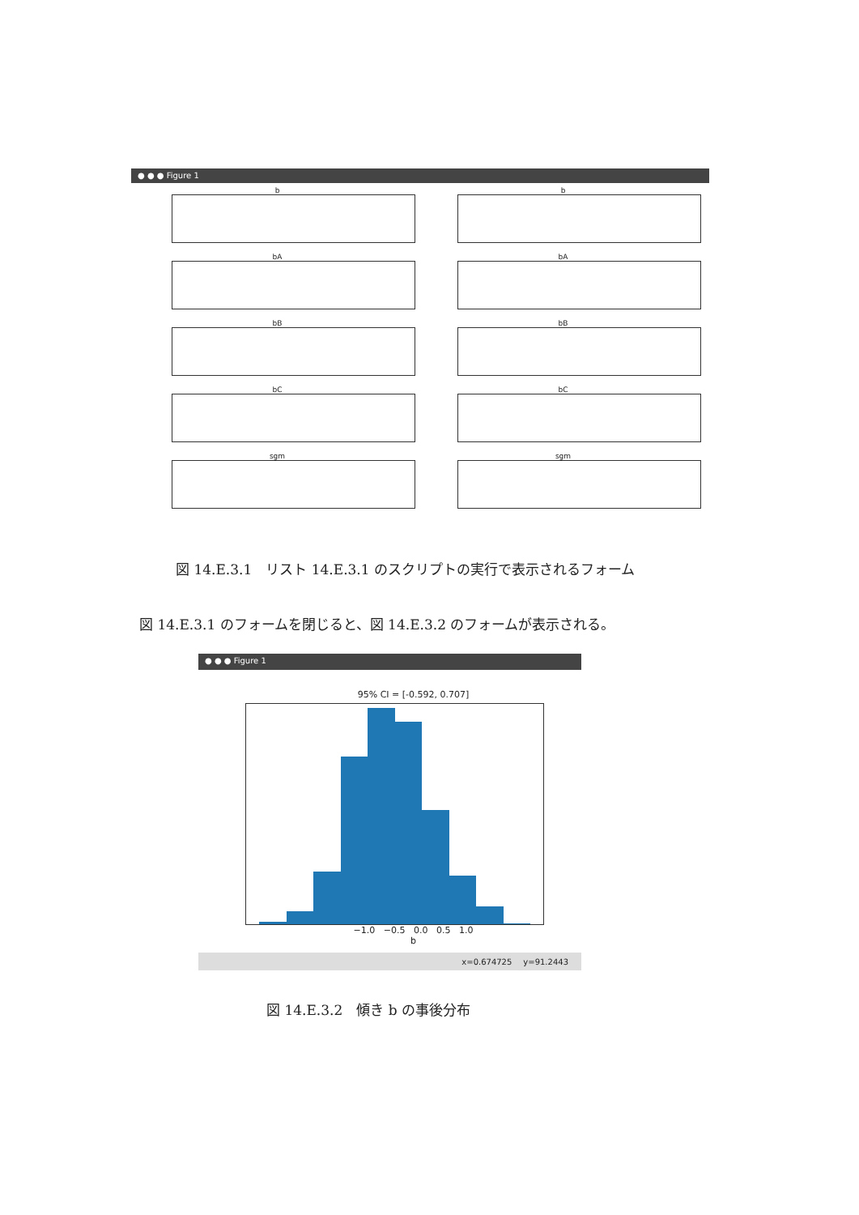● ● ● Figure 1
b
b
bA
bA
bB
bB
bC
bC
sgm
sgm
図 14.E.3.1　リスト 14.E.3.1 のスクリプトの実行で表示されるフォーム
図 14.E.3.1 のフォームを閉じると、図 14.E.3.2 のフォームが表示される。
● ● ● Figure 1
95% CI = [-0.592, 0.707]
−1.0 −0.5 0.0 0.5 1.0
b
x=0.674725 y=91.2443
図 14.E.3.2　傾き b の事後分布